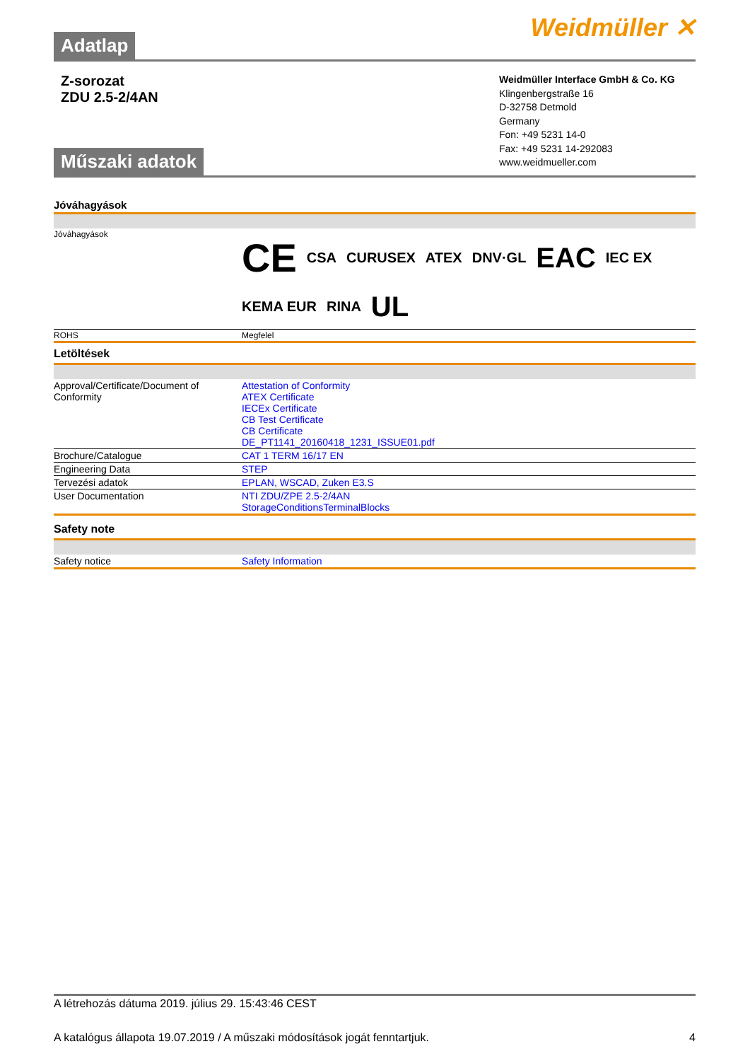Adatlap
Weidmüller ✕
Z-sorozat
ZDU 2.5-2/4AN
Műszaki adatok
Weidmüller Interface GmbH & Co. KG
Klingenbergstraße 16
D-32758 Detmold
Germany
Fon: +49 5231 14-0
Fax: +49 5231 14-292083
www.weidmueller.com
Jóváhagyások
| Jóváhagyások | CE CSA CURUSEX ATEX DNV·GL EAC IEC EX KEMA EUR RINA UL |
| ROHS | Megfelel |
Letöltések
| Approval/Certificate/Document of Conformity | Attestation of Conformity ATEX Certificate IECEx Certificate CB Test Certificate CB Certificate DE_PT1141_20160418_1231_ISSUE01.pdf |
| Brochure/Catalogue | CAT 1 TERM 16/17 EN |
| Engineering Data | STEP |
| Tervezési adatok | EPLAN, WSCAD, Zuken E3.S |
| User Documentation | NTI ZDU/ZPE 2.5-2/4AN StorageConditionsTerminalBlocks |
Safety note
| Safety notice | Safety Information |
A létrehozás dátuma 2019. július 29. 15:43:46 CEST
A katalógus állapota 19.07.2019 / A műszaki módosítások jogát fenntartjuk. 4